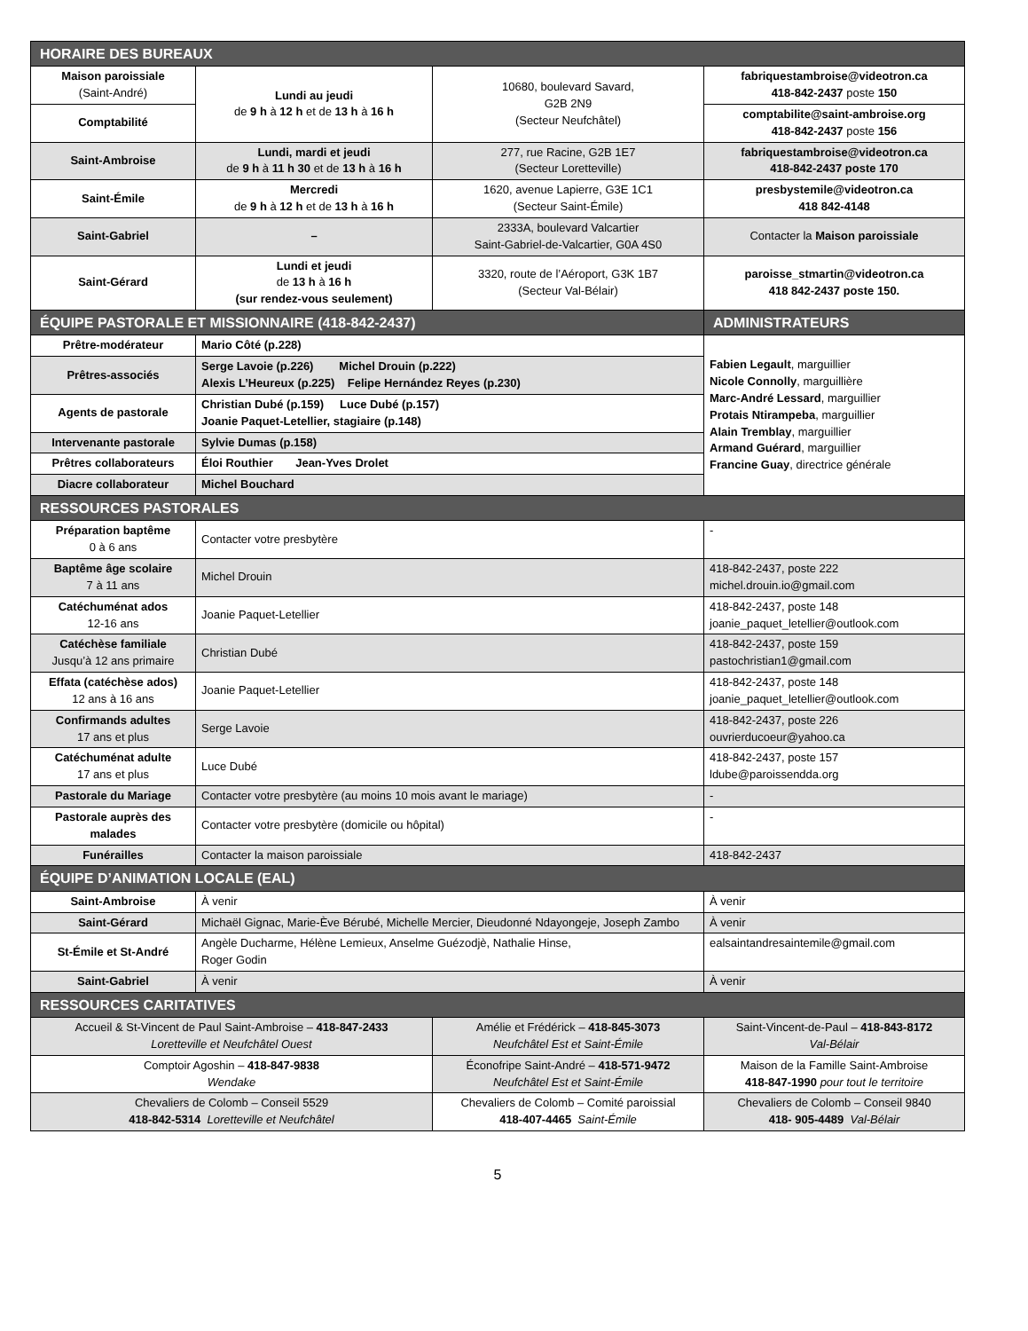| HORAIRE DES BUREAUX | | | |
| --- | --- | --- | --- |
| Maison paroissiale (Saint-André) | Lundi au jeudi de 9 h à 12 h et de 13 h à 16 h | 10680, boulevard Savard, G2B 2N9 (Secteur Neufchâtel) | fabriquestambroise@videotron.ca 418-842-2437 poste 150 |
| Comptabilité | | | comptabilite@saint-ambroise.org 418-842-2437 poste 156 |
| Saint-Ambroise | Lundi, mardi et jeudi de 9 h à 11 h 30 et de 13 h à 16 h | 277, rue Racine, G2B 1E7 (Secteur Loretteville) | fabriquestambroise@videotron.ca 418-842-2437 poste 170 |
| Saint-Émile | Mercredi de 9 h à 12 h et de 13 h à 16 h | 1620, avenue Lapierre, G3E 1C1 (Secteur Saint-Émile) | presbystemile@videotron.ca 418 842-4148 |
| Saint-Gabriel | – | 2333A, boulevard Valcartier Saint-Gabriel-de-Valcartier, G0A 4S0 | Contacter la Maison paroissiale |
| Saint-Gérard | Lundi et jeudi de 13 h à 16 h (sur rendez-vous seulement) | 3320, route de l’Aéroport, G3K 1B7 (Secteur Val-Bélair) | paroisse_stmartin@videotron.ca 418 842-2437 poste 150. |
| ÉQUIPE PASTORALE ET MISSIONNAIRE (418-842-2437) | | | ADMINISTRATEURS |
| Prêtre-modérateur | Mario Côté (p.228) | | Fabien Legault , marguillier Nicole Connolly , marguillière Marc-André Lessard , marguillier Protais Ntirampeba , marguillier Alain Tremblay , marguillier Armand Guérard , marguillier Francine Guay , directrice générale |
| Prêtres-associés | Serge Lavoie (p.226) Michel Drouin (p.222) Alexis L’Heureux (p.225) Felipe Hernández Reyes (p.230) | | |
| Agents de pastorale | Christian Dubé (p.159) Luce Dubé (p.157) Joanie Paquet-Letellier, stagiaire (p.148) | | |
| Intervenante pastorale | Sylvie Dumas (p.158) | | |
| Prêtres collaborateurs | Éloi Routhier Jean-Yves Drolet | | |
| Diacre collaborateur | Michel Bouchard | | |
| RESSOURCES PASTORALES | | | |
| Préparation baptême 0 à 6 ans | Contacter votre presbytère | | - |
| Baptême âge scolaire 7 à 11 ans | Michel Drouin | | 418-842-2437, poste 222 michel.drouin.io@gmail.com |
| Catéchuménat ados 12-16 ans | Joanie Paquet-Letellier | | 418-842-2437, poste 148 joanie_paquet_letellier@outlook.com |
| Catéchèse familiale Jusqu’à 12 ans primaire | Christian Dubé | | 418-842-2437, poste 159 pastochristian1@gmail.com |
| Effata (catéchèse ados) 12 ans à 16 ans | Joanie Paquet-Letellier | | 418-842-2437, poste 148 joanie_paquet_letellier@outlook.com |
| Confirmands adultes 17 ans et plus | Serge Lavoie | | 418-842-2437, poste 226 ouvrierducoeur@yahoo.ca |
| Catéchuménat adulte 17 ans et plus | Luce Dubé | | 418-842-2437, poste 157 ldube@paroissendda.org |
| Pastorale du Mariage | Contacter votre presbytère (au moins 10 mois avant le mariage) | | - |
| Pastorale auprès des malades | Contacter votre presbytère (domicile ou hôpital) | | - |
| Funérailles | Contacter la maison paroissiale | | 418-842-2437 |
| ÉQUIPE D’ANIMATION LOCALE (EAL) | | | |
| Saint-Ambroise | À venir | | À venir |
| Saint-Gérard | Michaël Gignac, Marie-Ève Bérubé, Michelle Mercier, Dieudonné Ndayongeje, Joseph Zambo | | À venir |
| St-Émile et St-André | Angèle Ducharme, Hélène Lemieux, Anselme Guézodjè, Nathalie Hinse, Roger Godin | | ealsaintandresaintemile@gmail.com |
| Saint-Gabriel | À venir | | À venir |
| RESSOURCES CARITATIVES | | | |
| Accueil & St-Vincent de Paul Saint-Ambroise – 418-847-2433 Loretteville et Neufchâtel Ouest | | Amélie et Frédérick – 418-845-3073 Neufchâtel Est et Saint-Émile | Saint-Vincent-de-Paul – 418-843-8172 Val-Bélair |
| Comptoir Agoshin – 418-847-9838 Wendake | | Éconofripe Saint-André – 418-571-9472 Neufchâtel Est et Saint-Émile | Maison de la Famille Saint-Ambroise 418-847-1990 pour tout le territoire |
| Chevaliers de Colomb – Conseil 5529 418-842-5314 Loretteville et Neufchâtel | | Chevaliers de Colomb – Comité paroissial 418-407-4465 Saint-Émile | Chevaliers de Colomb – Conseil 9840 418- 905-4489 Val-Bélair |
5